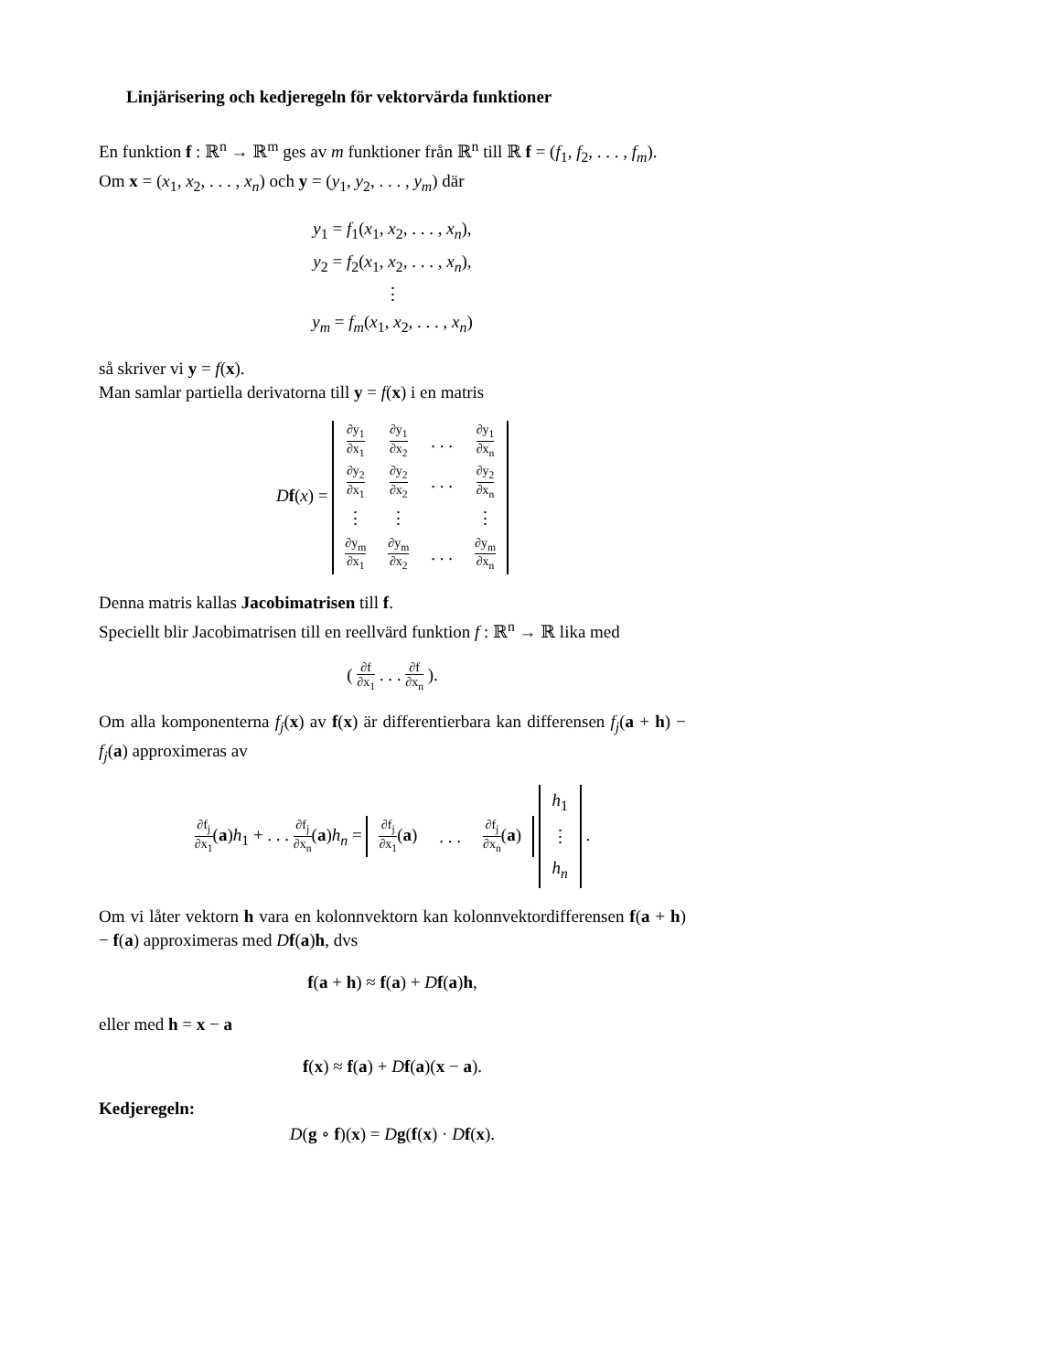Linjärisering och kedjeregeln för vektorvärda funktioner
En funktion f : ℝ<sup>n</sup> → ℝ<sup>m</sup> ges av m funktioner från ℝ<sup>n</sup> till ℝ f = (f<sub>1</sub>, f<sub>2</sub>, . . . , f<sub>m</sub>).
Om x = (x<sub>1</sub>, x<sub>2</sub>, . . . , x<sub>n</sub>) och y = (y<sub>1</sub>, y<sub>2</sub>, . . . , y<sub>m</sub>) där
y<sub>1</sub> = f<sub>1</sub>(x<sub>1</sub>, x<sub>2</sub>, . . . , x<sub>n</sub>),
y<sub>2</sub> = f<sub>2</sub>(x<sub>1</sub>, x<sub>2</sub>, . . . , x<sub>n</sub>),
⋮
y<sub>m</sub> = f<sub>m</sub>(x<sub>1</sub>, x<sub>2</sub>, . . . , x<sub>n</sub>)
så skriver vi y = f(x).
Man samlar partiella derivatorna till y = f(x) i en matris
Df(x) =
| ∂y<sub>1</sub> ∂x<sub>1</sub> | ∂y<sub>1</sub> ∂x<sub>2</sub> | . . . | ∂y<sub>1</sub> ∂x<sub>n</sub> |
| ∂y<sub>2</sub> ∂x<sub>1</sub> | ∂y<sub>2</sub> ∂x<sub>2</sub> | . . . | ∂y<sub>2</sub> ∂x<sub>n</sub> |
| ⋮ | ⋮ | | ⋮ |
| ∂y<sub>m</sub> ∂x<sub>1</sub> | ∂y<sub>m</sub> ∂x<sub>2</sub> | . . . | ∂y<sub>m</sub> ∂x<sub>n</sub> |
Denna matris kallas Jacobimatrisen till f.
Speciellt blir Jacobimatrisen till en reellvärd funktion f : ℝ<sup>n</sup> → ℝ lika med
( ∂f ∂x<sub>1</sub> . . . ∂f ∂x<sub>n</sub> ).
Om alla komponenterna f<sub>j</sub>(x) av f(x) är differentierbara kan differensen f<sub>j</sub>(a + h) − f<sub>j</sub>(a) approximeras av
∂f<sub>j</sub> ∂x<sub>1</sub>(a)h<sub>1</sub> + . . . ∂f<sub>j</sub> ∂x<sub>n</sub>(a)h<sub>n</sub> =
| ∂f<sub>j</sub> ∂x<sub>1</sub> ( a ) | . . . | ∂f<sub>j</sub> ∂x<sub>n</sub> ( a ) |
| h<sub>1</sub> |
| ⋮ |
| h<sub>n</sub> |
.
Om vi låter vektorn h vara en kolonnvektorn kan kolonnvektordifferensen f(a + h) − f(a) approximeras med Df(a)h, dvs
f(a + h) ≈ f(a) + Df(a)h,
eller med h = x − a
f(x) ≈ f(a) + Df(a)(x − a).
Kedjeregeln:
D(g ∘ f)(x) = Dg(f(x) · Df(x).